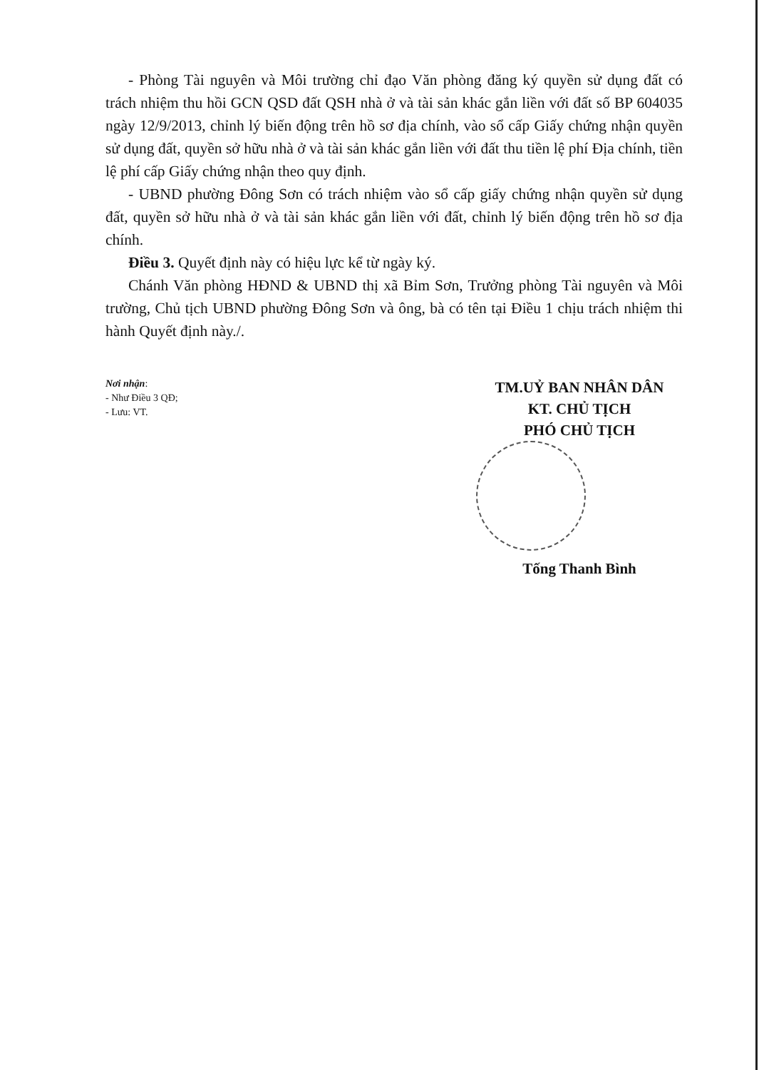- Phòng Tài nguyên và Môi trường chỉ đạo Văn phòng đăng ký quyền sử dụng đất có trách nhiệm thu hồi GCN QSD đất QSH nhà ở và tài sản khác gắn liền với đất số BP 604035 ngày 12/9/2013, chỉnh lý biến động trên hồ sơ địa chính, vào sổ cấp Giấy chứng nhận quyền sử dụng đất, quyền sở hữu nhà ở và tài sản khác gắn liền với đất thu tiền lệ phí Địa chính, tiền lệ phí cấp Giấy chứng nhận theo quy định.
- UBND phường Đông Sơn có trách nhiệm vào sổ cấp giấy chứng nhận quyền sử dụng đất, quyền sở hữu nhà ở và tài sản khác gắn liền với đất, chỉnh lý biến động trên hồ sơ địa chính.
Điều 3. Quyết định này có hiệu lực kể từ ngày ký.
Chánh Văn phòng HĐND & UBND thị xã Bỉm Sơn, Trưởng phòng Tài nguyên và Môi trường, Chủ tịch UBND phường Đông Sơn và ông, bà có tên tại Điều 1 chịu trách nhiệm thi hành Quyết định này./.
Nơi nhận:
- Như Điều 3 QĐ;
- Lưu: VT.
TM.UỶ BAN NHÂN DÂN
KT. CHỦ TỊCH
PHÓ CHỦ TỊCH
Tống Thanh Bình